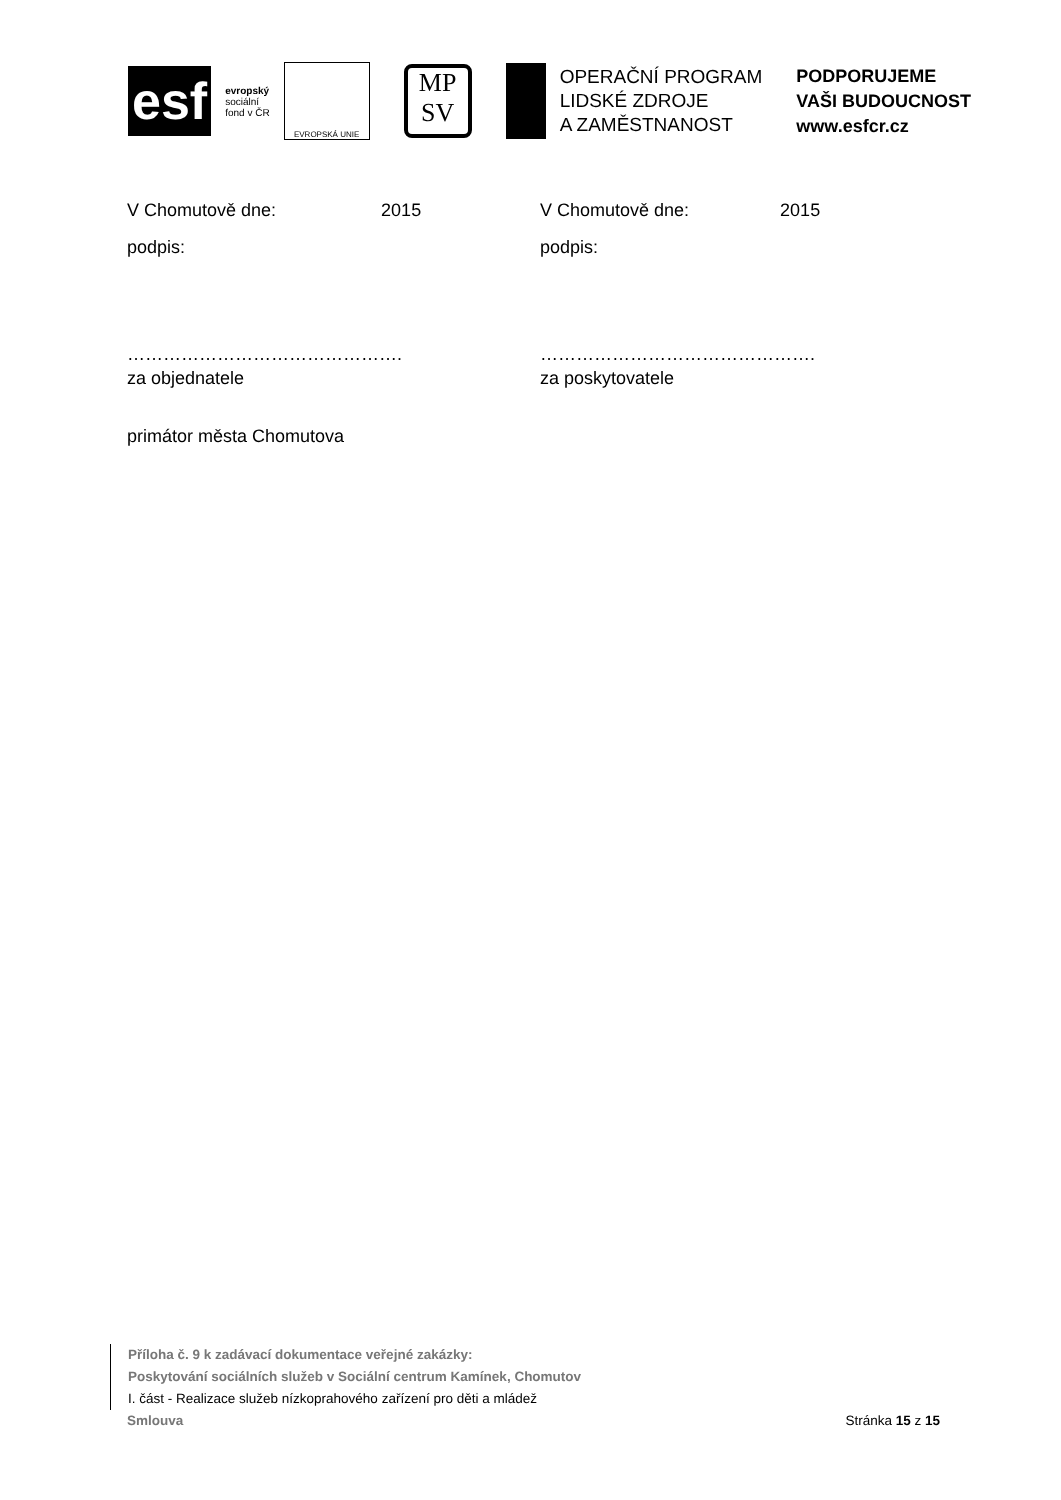esf
evropský
sociální
fond v ČR
EVROPSKÁ UNIE
MP
SV
OPERAČNÍ PROGRAM
LIDSKÉ ZDROJE
A ZAMĚSTNANOST
PODPORUJEME
VAŠI BUDOUCNOST
www.esfcr.cz
V Chomutově dne: 2015 V Chomutově dne: 2015
podpis: podpis:
………………………………………. ……………………………………….
za objednatele za poskytovatele
primátor města Chomutova
Příloha č. 9 k zadávací dokumentace veřejné zakázky:
Poskytování sociálních služeb v Sociální centrum Kamínek, Chomutov
I. část - Realizace služeb nízkoprahového zařízení pro děti a mládež
Smlouva Stránka 15 z 15